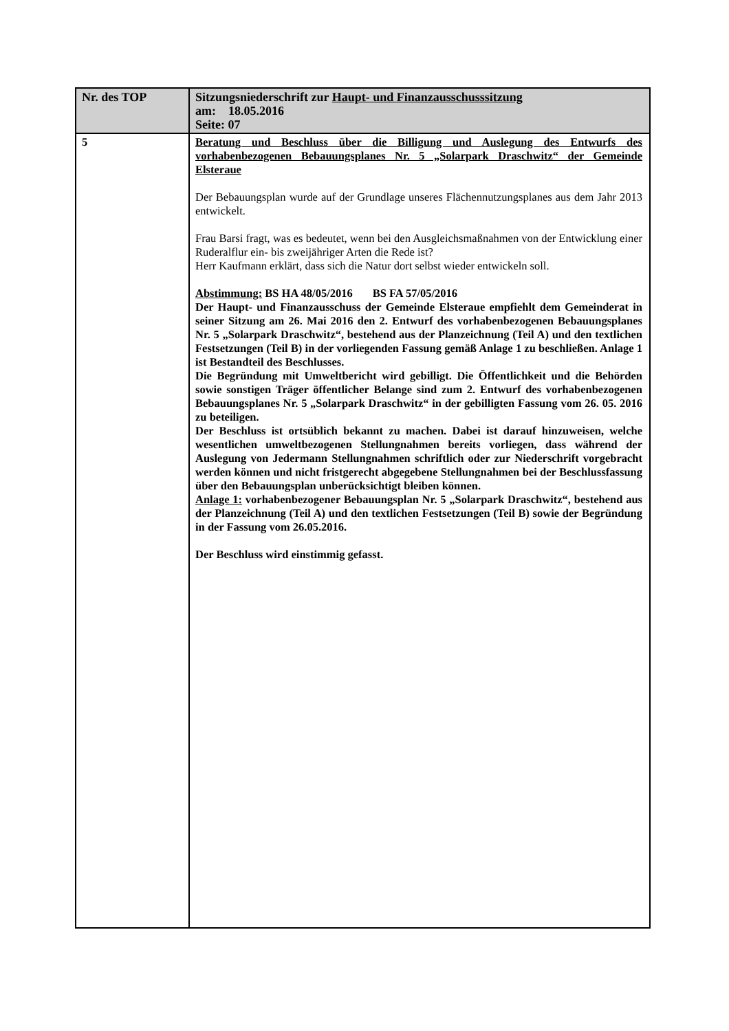| Nr. des TOP | Sitzungsniederschrift zur Haupt- und Finanzausschusssitzung am: 18.05.2016 Seite: 07 |
| 5 | Beratung und Beschluss über die Billigung und Auslegung des Entwurfs des vorhabenbezogenen Bebauungsplanes Nr. 5 „Solarpark Draschwitz“ der Gemeinde Elsteraue Der Bebauungsplan wurde auf der Grundlage unseres Flächennutzungsplanes aus dem Jahr 2013 entwickelt. Frau Barsi fragt, was es bedeutet, wenn bei den Ausgleichsmaßnahmen von der Entwicklung einer Ruderalflur ein- bis zweijähriger Arten die Rede ist? Herr Kaufmann erklärt, dass sich die Natur dort selbst wieder entwickeln soll. Abstimmung: BS HA 48/05/2016 BS FA 57/05/2016 Der Haupt- und Finanzausschuss der Gemeinde Elsteraue empfiehlt dem Gemeinderat in seiner Sitzung am 26. Mai 2016 den 2. Entwurf des vorhabenbezogenen Bebauungsplanes Nr. 5 „Solarpark Draschwitz“, bestehend aus der Planzeichnung (Teil A) und den textlichen Festsetzungen (Teil B) in der vorliegenden Fassung gemäß Anlage 1 zu beschließen. Anlage 1 ist Bestandteil des Beschlusses. Die Begründung mit Umweltbericht wird gebilligt. Die Öffentlichkeit und die Behörden sowie sonstigen Träger öffentlicher Belange sind zum 2. Entwurf des vorhabenbezogenen Bebauungsplanes Nr. 5 „Solarpark Draschwitz“ in der gebilligten Fassung vom 26. 05. 2016 zu beteiligen. Der Beschluss ist ortsüblich bekannt zu machen. Dabei ist darauf hinzuweisen, welche wesentlichen umweltbezogenen Stellungnahmen bereits vorliegen, dass während der Auslegung von Jedermann Stellungnahmen schriftlich oder zur Niederschrift vorgebracht werden können und nicht fristgerecht abgegebene Stellungnahmen bei der Beschlussfassung über den Bebauungsplan unberücksichtigt bleiben können. Anlage 1: vorhabenbezogener Bebauungsplan Nr. 5 „Solarpark Draschwitz“, bestehend aus der Planzeichnung (Teil A) und den textlichen Festsetzungen (Teil B) sowie der Begründung in der Fassung vom 26.05.2016. Der Beschluss wird einstimmig gefasst. |